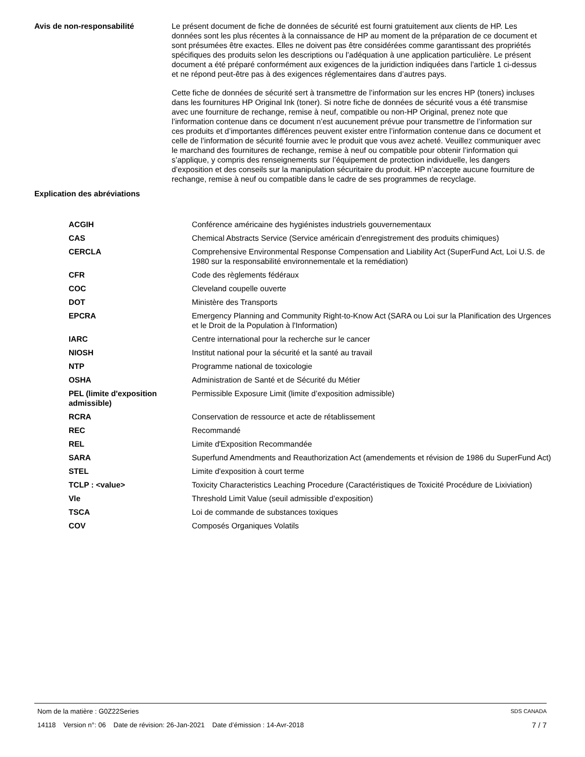Avis de non-responsabilité Le présent document de fiche de données de sécurité est fourni gratuitement aux clients de HP. Les données sont les plus récentes à la connaissance de HP au moment de la préparation de ce document et sont présumées être exactes. Elles ne doivent pas être considérées comme garantissant des propriétés spécifiques des produits selon les descriptions ou l’adéquation à une application particulière. Le présent document a été préparé conformément aux exigences de la juridiction indiquées dans l’article 1 ci-dessus et ne répond peut-être pas à des exigences réglementaires dans d’autres pays.
Cette fiche de données de sécurité sert à transmettre de l’information sur les encres HP (toners) incluses dans les fournitures HP Original Ink (toner). Si notre fiche de données de sécurité vous a été transmise avec une fourniture de rechange, remise à neuf, compatible ou non-HP Original, prenez note que l’information contenue dans ce document n’est aucunement prévue pour transmettre de l’information sur ces produits et d’importantes différences peuvent exister entre l’information contenue dans ce document et celle de l’information de sécurité fournie avec le produit que vous avez acheté. Veuillez communiquer avec le marchand des fournitures de rechange, remise à neuf ou compatible pour obtenir l’information qui s’applique, y compris des renseignements sur l’équipement de protection individuelle, les dangers d’exposition et des conseils sur la manipulation sécuritaire du produit. HP n’accepte aucune fourniture de rechange, remise à neuf ou compatible dans le cadre de ses programmes de recyclage.
Explication des abréviations
| ACGIH | Conférence américaine des hygiénistes industriels gouvernementaux |
| CAS | Chemical Abstracts Service (Service américain d'enregistrement des produits chimiques) |
| CERCLA | Comprehensive Environmental Response Compensation and Liability Act (SuperFund Act, Loi U.S. de 1980 sur la responsabilité environnementale et la remédiation) |
| CFR | Code des règlements fédéraux |
| COC | Cleveland coupelle ouverte |
| DOT | Ministère des Transports |
| EPCRA | Emergency Planning and Community Right-to-Know Act (SARA ou Loi sur la Planification des Urgences et le Droit de la Population à l'Information) |
| IARC | Centre international pour la recherche sur le cancer |
| NIOSH | Institut national pour la sécurité et la santé au travail |
| NTP | Programme national de toxicologie |
| OSHA | Administration de Santé et de Sécurité du Métier |
| PEL (limite d'exposition admissible) | Permissible Exposure Limit (limite d’exposition admissible) |
| RCRA | Conservation de ressource et acte de rétablissement |
| REC | Recommandé |
| REL | Limite d'Exposition Recommandée |
| SARA | Superfund Amendments and Reauthorization Act (amendements et révision de 1986 du SuperFund Act) |
| STEL | Limite d'exposition à court terme |
| TCLP : <value> | Toxicity Characteristics Leaching Procedure (Caractéristiques de Toxicité Procédure de Lixiviation) |
| Vle | Threshold Limit Value (seuil admissible d’exposition) |
| TSCA | Loi de commande de substances toxiques |
| COV | Composés Organiques Volatils |
Nom de la matière : G0Z22Series SDS CANADA
14118 Version n°: 06 Date de révision: 26-Jan-2021 Date d’émission : 14-Avr-2018 7 / 7